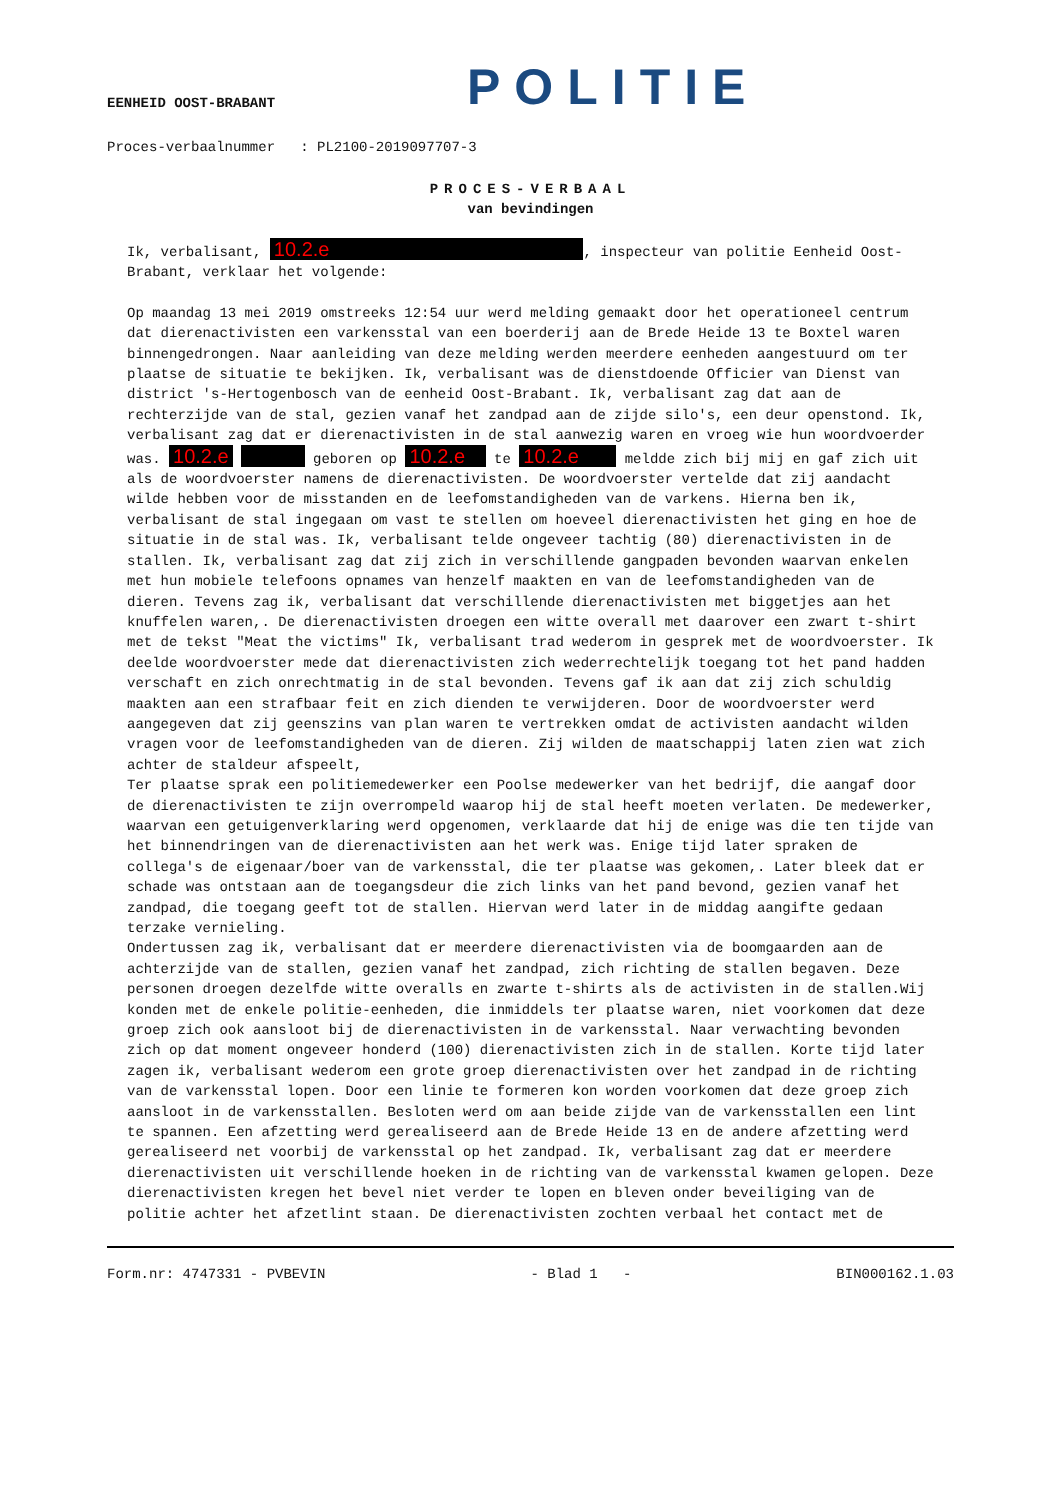POLITIE
EENHEID OOST-BRABANT
Proces-verbaalnummer : PL2100-2019097707-3
PROCES-VERBAAL
van bevindingen
Ik, verbalisant, 10.2.e , inspecteur van politie Eenheid Oost-Brabant, verklaar het volgende:
Op maandag 13 mei 2019 omstreeks 12:54 uur werd melding gemaakt door het operationeel centrum dat dierenactivisten een varkensstal van een boerderij aan de Brede Heide 13 te Boxtel waren binnengedrongen. Naar aanleiding van deze melding werden meerdere eenheden aangestuurd om ter plaatse de situatie te bekijken. Ik, verbalisant was de dienstdoende Officier van Dienst van district 's-Hertogenbosch van de eenheid Oost-Brabant. Ik, verbalisant zag dat aan de rechterzijde van de stal, gezien vanaf het zandpad aan de zijde silo's, een deur openstond. Ik, verbalisant zag dat er dierenactivisten in de stal aanwezig waren en vroeg wie hun woordvoerder was. 10.2.e geboren op 10.2.e te 10.2.e meldde zich bij mij en gaf zich uit als de woordvoerster namens de dierenactivisten. De woordvoerster vertelde dat zij aandacht wilde hebben voor de misstanden en de leefomstandigheden van de varkens. Hierna ben ik, verbalisant de stal ingegaan om vast te stellen om hoeveel dierenactivisten het ging en hoe de situatie in de stal was. Ik, verbalisant telde ongeveer tachtig (80) dierenactivisten in de stallen. Ik, verbalisant zag dat zij zich in verschillende gangpaden bevonden waarvan enkelen met hun mobiele telefoons opnames van henzelf maakten en van de leefomstandigheden van de dieren. Tevens zag ik, verbalisant dat verschillende dierenactivisten met biggetjes aan het knuffelen waren,. De dierenactivisten droegen een witte overall met daarover een zwart t-shirt met de tekst "Meat the victims" Ik, verbalisant trad wederom in gesprek met de woordvoerster. Ik deelde woordvoerster mede dat dierenactivisten zich wederrechtelijk toegang tot het pand hadden verschaft en zich onrechtmatig in de stal bevonden. Tevens gaf ik aan dat zij zich schuldig maakten aan een strafbaar feit en zich dienden te verwijderen. Door de woordvoerster werd aangegeven dat zij geenszins van plan waren te vertrekken omdat de activisten aandacht wilden vragen voor de leefomstandigheden van de dieren. Zij wilden de maatschappij laten zien wat zich achter de staldeur afspeelt,
Ter plaatse sprak een politiemedewerker een Poolse medewerker van het bedrijf, die aangaf door de dierenactivisten te zijn overrompeld waarop hij de stal heeft moeten verlaten. De medewerker, waarvan een getuigenverklaring werd opgenomen, verklaarde dat hij de enige was die ten tijde van het binnendringen van de dierenactivisten aan het werk was. Enige tijd later spraken de collega's de eigenaar/boer van de varkensstal, die ter plaatse was gekomen,. Later bleek dat er schade was ontstaan aan de toegangsdeur die zich links van het pand bevond, gezien vanaf het zandpad, die toegang geeft tot de stallen. Hiervan werd later in de middag aangifte gedaan terzake vernieling.
Ondertussen zag ik, verbalisant dat er meerdere dierenactivisten via de boomgaarden aan de achterzijde van de stallen, gezien vanaf het zandpad, zich richting de stallen begaven. Deze personen droegen dezelfde witte overalls en zwarte t-shirts als de activisten in de stallen.Wij konden met de enkele politie-eenheden, die inmiddels ter plaatse waren, niet voorkomen dat deze groep zich ook aansloot bij de dierenactivisten in de varkensstal. Naar verwachting bevonden zich op dat moment ongeveer honderd (100) dierenactivisten zich in de stallen. Korte tijd later zagen ik, verbalisant wederom een grote groep dierenactivisten over het zandpad in de richting van de varkensstal lopen. Door een linie te formeren kon worden voorkomen dat deze groep zich aansloot in de varkensstallen. Besloten werd om aan beide zijde van de varkensstallen een lint te spannen. Een afzetting werd gerealiseerd aan de Brede Heide 13 en de andere afzetting werd gerealiseerd net voorbij de varkensstal op het zandpad. Ik, verbalisant zag dat er meerdere dierenactivisten uit verschillende hoeken in de richting van de varkensstal kwamen gelopen. Deze dierenactivisten kregen het bevel niet verder te lopen en bleven onder beveiliging van de politie achter het afzetlint staan. De dierenactivisten zochten verbaal het contact met de
Form.nr: 4747331 - PVBEVIN - Blad 1 - BIN000162.1.03